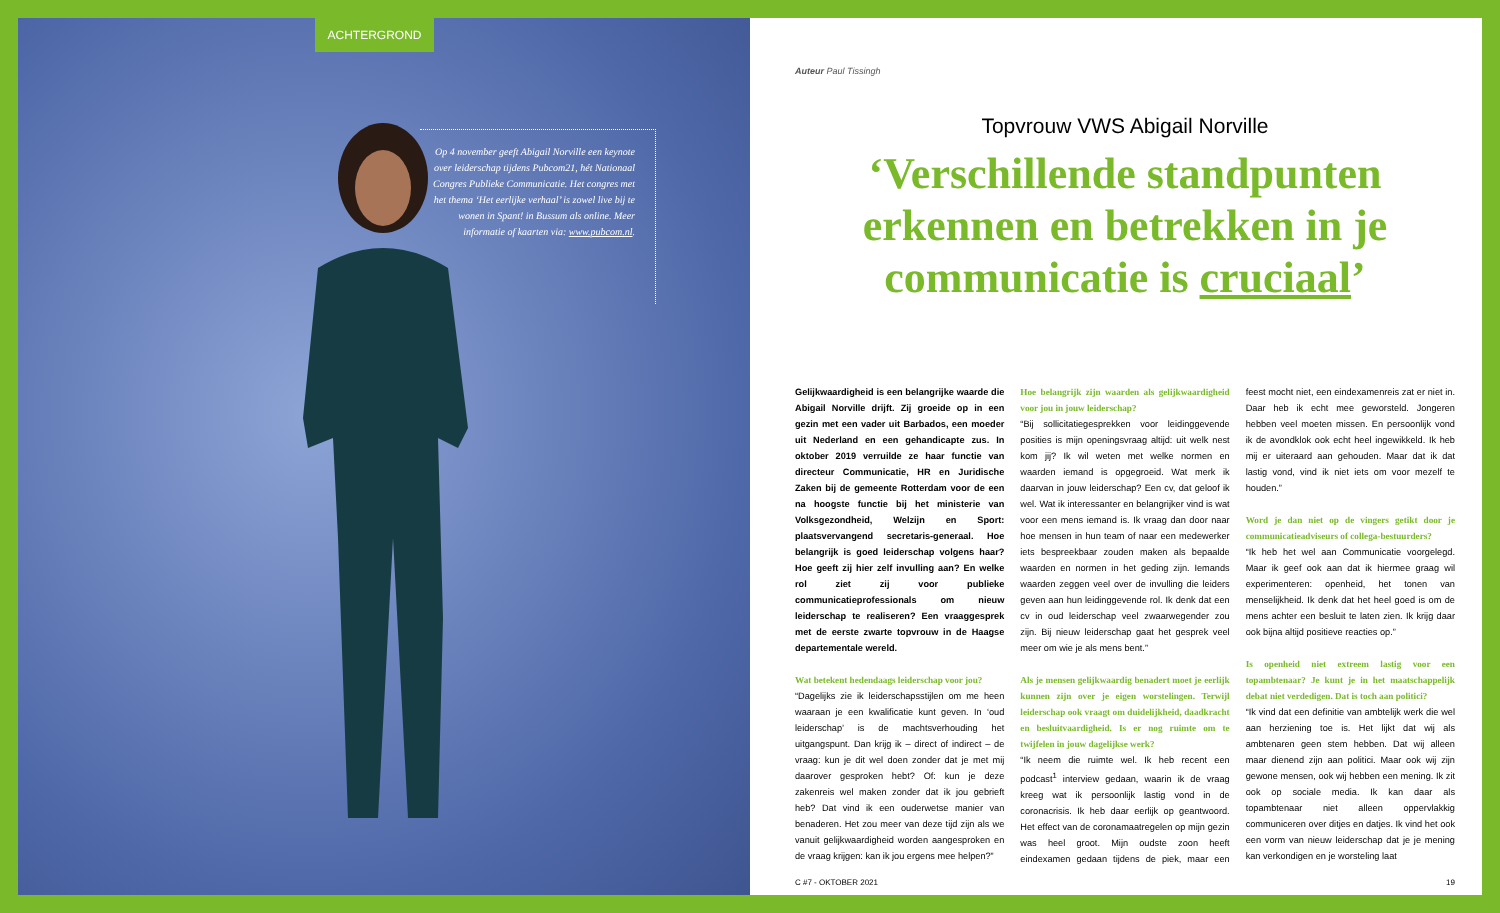ACHTERGROND
Op 4 november geeft Abigail Norville een keynote over leiderschap tijdens Pubcom21, hét Nationaal Congres Publieke Communicatie. Het congres met het thema ‘Het eerlijke verhaal’ is zowel live bij te wonen in Spant! in Bussum als online. Meer informatie of kaarten via: www.pubcom.nl.
Auteur Paul Tissingh
Topvrouw VWS Abigail Norville
‘Verschillende standpunten erkennen en betrekken in je communicatie is cruciaal’
Gelijkwaardigheid is een belangrijke waarde die Abigail Norville drijft. Zij groeide op in een gezin met een vader uit Barbados, een moeder uit Nederland en een gehandicapte zus. In oktober 2019 verruilde ze haar functie van directeur Communicatie, HR en Juridische Zaken bij de gemeente Rotterdam voor de een na hoogste functie bij het ministerie van Volksgezondheid, Welzijn en Sport: plaatsvervangend secretaris-generaal. Hoe belangrijk is goed leiderschap volgens haar? Hoe geeft zij hier zelf invulling aan? En welke rol ziet zij voor publieke communicatieprofessionals om nieuw leiderschap te realiseren? Een vraaggesprek met de eerste zwarte topvrouw in de Haagse departementale wereld.
Wat betekent hedendaags leiderschap voor jou?
“Dagelijks zie ik leiderschapsstijlen om me heen waaraan je een kwalificatie kunt geven. In ‘oud leiderschap’ is de machtsverhouding het uitgangspunt. Dan krijg ik – direct of indirect – de vraag: kun je dit wel doen zonder dat je met mij daarover gesproken hebt? Of: kun je deze zakenreis wel maken zonder dat ik jou gebrieft heb? Dat vind ik een ouderwetse manier van benaderen. Het zou meer van deze tijd zijn als we vanuit gelijkwaardigheid worden aangesproken en de vraag krijgen: kan ik jou ergens mee helpen?”
Hoe belangrijk zijn waarden als gelijkwaardigheid voor jou in jouw leiderschap?
“Bij sollicitatiegesprekken voor leidinggevende posities is mijn openingsvraag altijd: uit welk nest kom jij? Ik wil weten met welke normen en waarden iemand is opgegroeid. Wat merk ik daarvan in jouw leiderschap? Een cv, dat geloof ik wel. Wat ik interessanter en belangrijker vind is wat voor een mens iemand is. Ik vraag dan door naar hoe mensen in hun team of naar een medewerker iets bespreekbaar zouden maken als bepaalde waarden en normen in het geding zijn. Iemands waarden zeggen veel over de invulling die leiders geven aan hun leidinggevende rol. Ik denk dat een cv in oud leiderschap veel zwaarwegender zou zijn. Bij nieuw leiderschap gaat het gesprek veel meer om wie je als mens bent.”
Als je mensen gelijkwaardig benadert moet je eerlijk kunnen zijn over je eigen worstelingen. Terwijl leiderschap ook vraagt om duidelijkheid, daadkracht en besluitvaardigheid. Is er nog ruimte om te twijfelen in jouw dagelijkse werk?
“Ik neem die ruimte wel. Ik heb recent een podcast<sup>1</sup> interview gedaan, waarin ik de vraag kreeg wat ik persoonlijk lastig vond in de coronacrisis. Ik heb daar eerlijk op geantwoord. Het effect van de coronamaatregelen op mijn gezin was heel groot. Mijn oudste zoon heeft eindexamen gedaan tijdens de piek, maar een feest mocht niet, een eindexamenreis zat er niet in. Daar heb ik echt mee geworsteld. Jongeren hebben veel moeten missen. En persoonlijk vond ik de avondklok ook echt heel ingewikkeld. Ik heb mij er uiteraard aan gehouden. Maar dat ik dat lastig vond, vind ik niet iets om voor mezelf te houden.”
Word je dan niet op de vingers getikt door je communicatieadviseurs of collega-bestuurders?
“Ik heb het wel aan Communicatie voorgelegd. Maar ik geef ook aan dat ik hiermee graag wil experimenteren: openheid, het tonen van menselijkheid. Ik denk dat het heel goed is om de mens achter een besluit te laten zien. Ik krijg daar ook bijna altijd positieve reacties op.”
Is openheid niet extreem lastig voor een topambtenaar? Je kunt je in het maatschappelijk debat niet verdedigen. Dat is toch aan politici?
“Ik vind dat een definitie van ambtelijk werk die wel aan herziening toe is. Het lijkt dat wij als ambtenaren geen stem hebben. Dat wij alleen maar dienend zijn aan politici. Maar ook wij zijn gewone mensen, ook wij hebben een mening. Ik zit ook op sociale media. Ik kan daar als topambtenaar niet alleen oppervlakkig communiceren over ditjes en datjes. Ik vind het ook een vorm van nieuw leiderschap dat je je mening kan verkondigen en je worsteling laat
C #7 - OKTOBER 2021 19